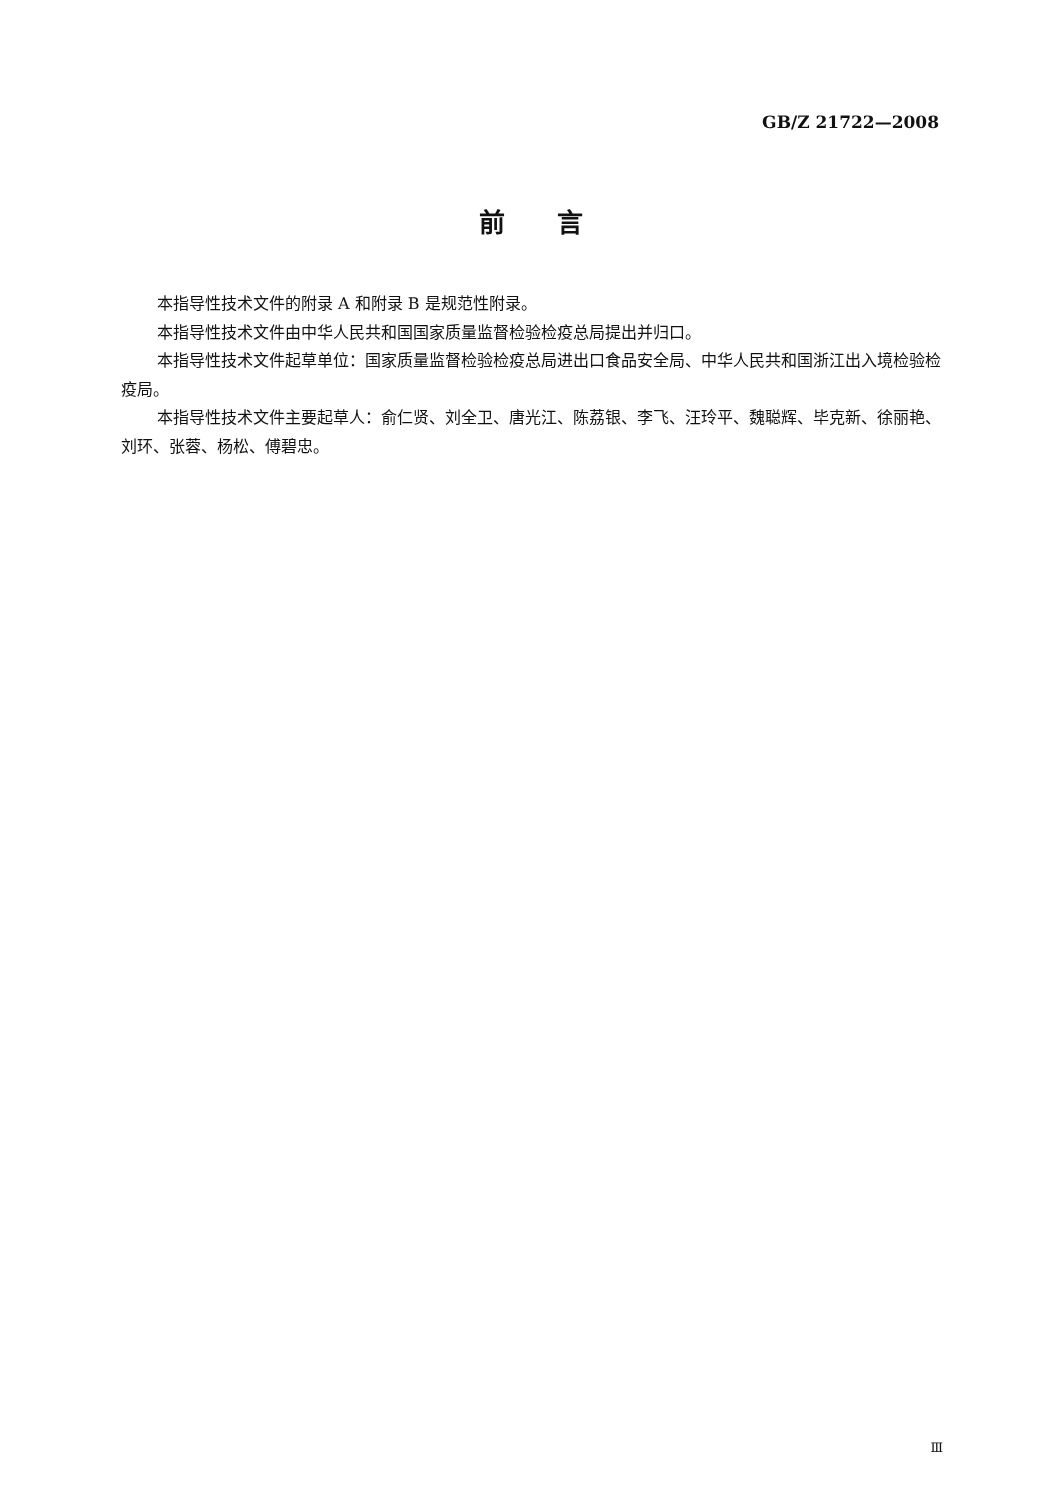GB/Z 21722—2008
前  言
本指导性技术文件的附录 A 和附录 B 是规范性附录。
本指导性技术文件由中华人民共和国国家质量监督检验检疫总局提出并归口。
本指导性技术文件起草单位：国家质量监督检验检疫总局进出口食品安全局、中华人民共和国浙江出入境检验检疫局。
本指导性技术文件主要起草人：俞仁贤、刘全卫、唐光江、陈荔银、李飞、汪玲平、魏聪辉、毕克新、徐丽艳、刘环、张蓉、杨松、傅碧忠。
Ⅲ